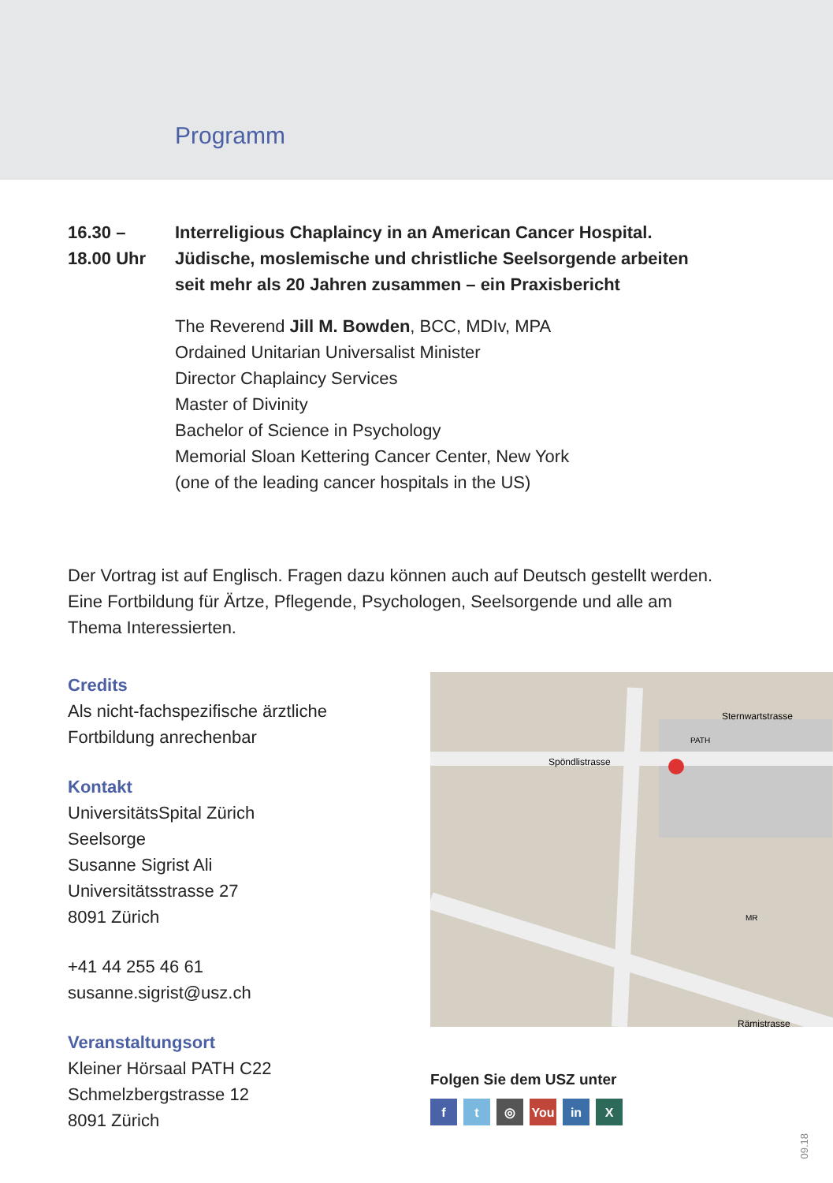Programm
16.30 –
18.00 Uhr
Interreligious Chaplaincy in an American Cancer Hospital.
Jüdische, moslemische und christliche Seelsorgende arbeiten
seit mehr als 20 Jahren zusammen – ein Praxisbericht
The Reverend Jill M. Bowden, BCC, MDIv, MPA
Ordained Unitarian Universalist Minister
Director Chaplaincy Services
Master of Divinity
Bachelor of Science in Psychology
Memorial Sloan Kettering Cancer Center, New York
(one of the leading cancer hospitals in the US)
Der Vortrag ist auf Englisch. Fragen dazu können auch auf Deutsch gestellt werden.
Eine Fortbildung für Ärtze, Pflegende, Psychologen, Seelsorgende und alle am
Thema Interessierten.
Credits
Als nicht-fachspezifische ärztliche
Fortbildung anrechenbar
Kontakt
UniversitätsSpital Zürich
Seelsorge
Susanne Sigrist Ali
Universitätsstrasse 27
8091 Zürich
+41 44 255 46 61
susanne.sigrist@usz.ch
Veranstaltungsort
Kleiner Hörsaal PATH C22
Schmelzbergstrasse 12
8091 Zürich
Spöndlistrasse
Sternwartstrasse
MR
PATH
Rämistrasse
Folgen Sie dem USZ unter
ft ◎ You in X
09.18